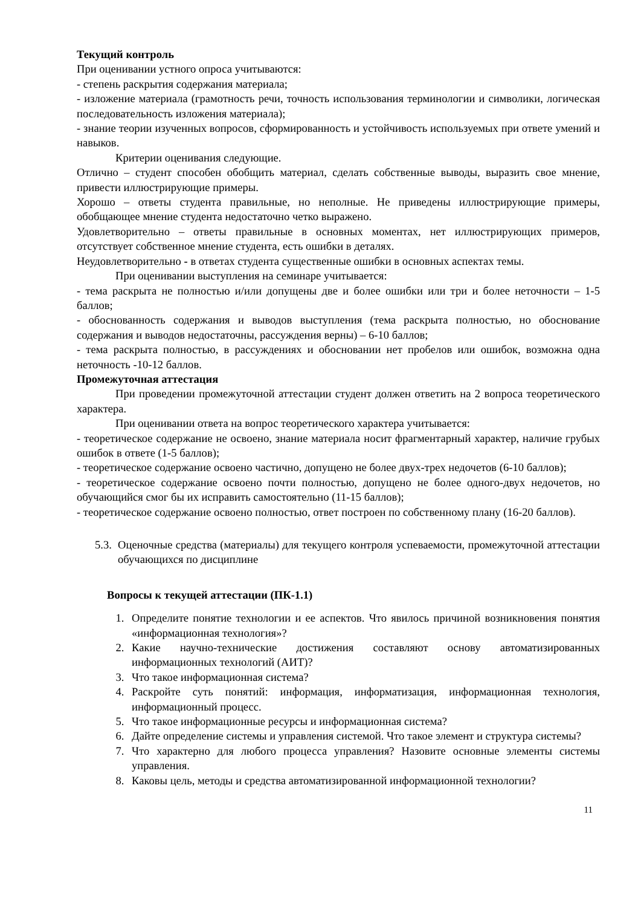Текущий контроль
При оценивании устного опроса учитываются:
- степень раскрытия содержания материала;
- изложение материала (грамотность речи, точность использования терминологии и символики, логическая последовательность изложения материала);
- знание теории изученных вопросов, сформированность и устойчивость используемых при ответе умений и навыков.
Критерии оценивания следующие.
Отлично – студент способен обобщить материал, сделать собственные выводы, выразить свое мнение, привести иллюстрирующие примеры.
Хорошо – ответы студента правильные, но неполные. Не приведены иллюстрирующие примеры, обобщающее мнение студента недостаточно четко выражено.
Удовлетворительно – ответы правильные в основных моментах, нет иллюстрирующих примеров, отсутствует собственное мнение студента, есть ошибки в деталях.
Неудовлетворительно - в ответах студента существенные ошибки в основных аспектах темы.
При оценивании выступления на семинаре учитывается:
- тема раскрыта не полностью и/или допущены две и более ошибки или три и более неточности – 1-5 баллов;
- обоснованность содержания и выводов выступления (тема раскрыта полностью, но обоснование содержания и выводов недостаточны, рассуждения верны) – 6-10 баллов;
- тема раскрыта полностью, в рассуждениях и обосновании нет пробелов или ошибок, возможна одна неточность -10-12 баллов.
Промежуточная аттестация
При проведении промежуточной аттестации студент должен ответить на 2 вопроса теоретического характера.
При оценивании ответа на вопрос теоретического характера учитывается:
- теоретическое содержание не освоено, знание материала носит фрагментарный характер, наличие грубых ошибок в ответе (1-5 баллов);
- теоретическое содержание освоено частично, допущено не более двух-трех недочетов (6-10 баллов);
- теоретическое содержание освоено почти полностью, допущено не более одного-двух недочетов, но обучающийся смог бы их исправить самостоятельно (11-15 баллов);
- теоретическое содержание освоено полностью, ответ построен по собственному плану (16-20 баллов).
5.3.
Оценочные средства (материалы) для текущего контроля успеваемости, промежуточной аттестации обучающихся по дисциплине
Вопросы к текущей аттестации (ПК-1.1)
1. Определите понятие технологии и ее аспектов. Что явилось причиной возникновения понятия «информационная технология»?
2. Какие научно-технические достижения составляют основу автоматизированных информационных технологий (АИТ)?
3. Что такое информационная система?
4. Раскройте суть понятий: информация, информатизация, информационная технология, информационный процесс.
5. Что такое информационные ресурсы и информационная система?
6. Дайте определение системы и управления системой. Что такое элемент и структура системы?
7. Что характерно для любого процесса управления? Назовите основные элементы системы управления.
8. Каковы цель, методы и средства автоматизированной информационной технологии?
11